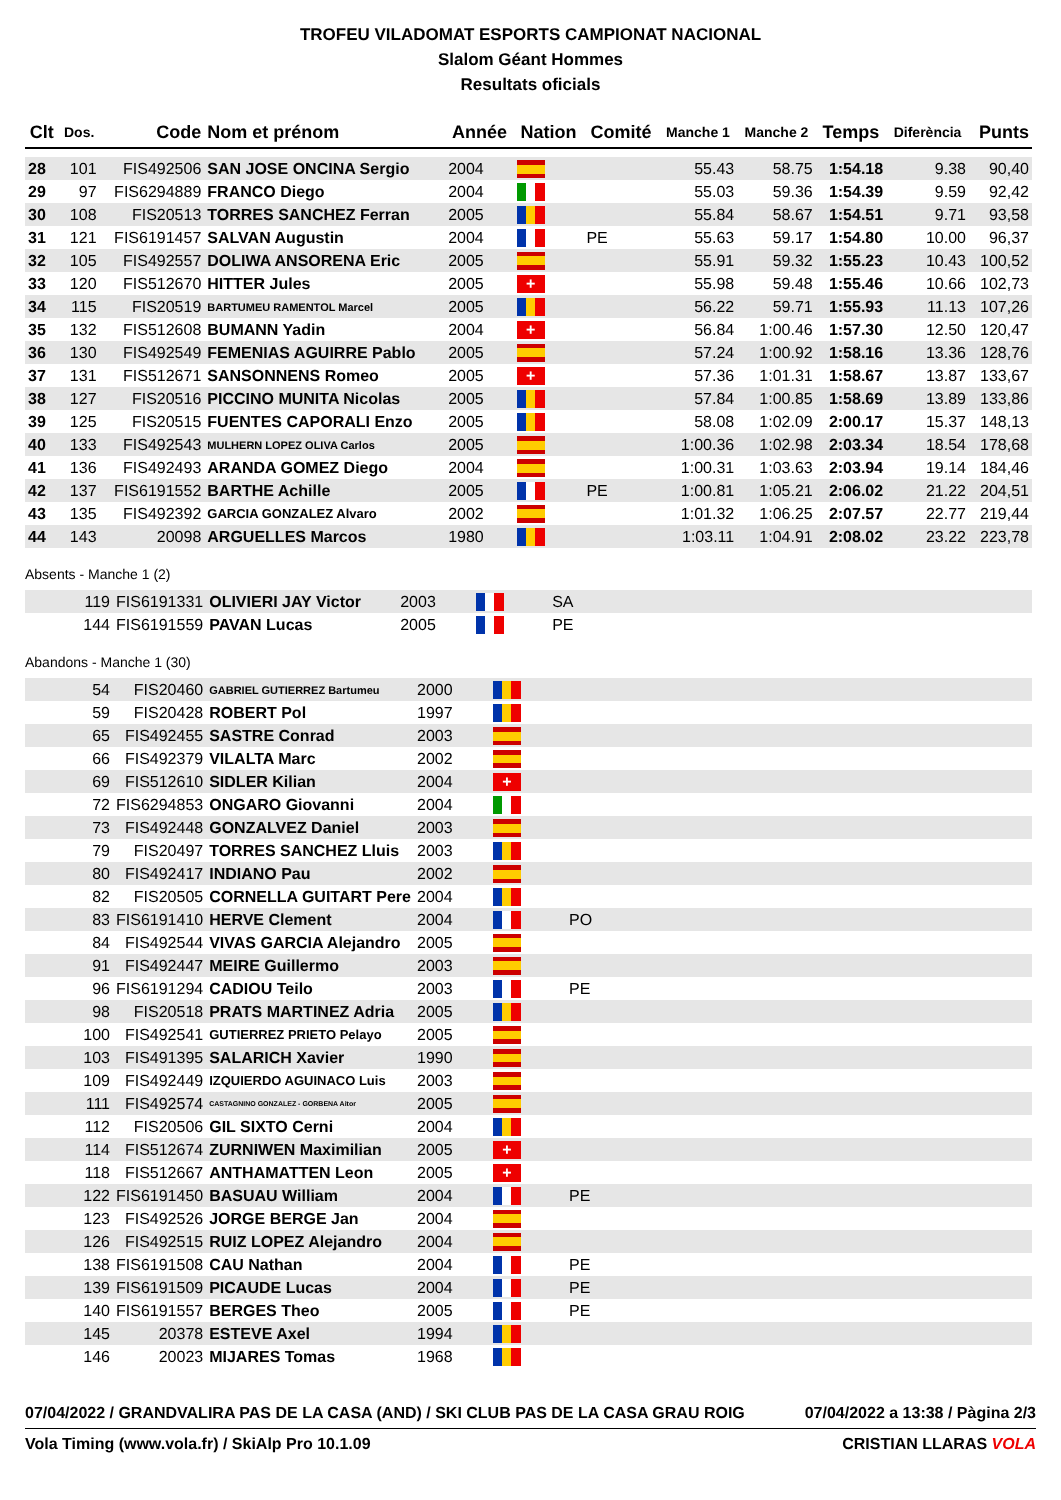TROFEU VILADOMAT ESPORTS CAMPIONAT NACIONAL
Slalom Géant Hommes
Resultats oficials
| Clt | Dos. | Code | Nom et prénom | Année | Nation | Comité | Manche 1 | Manche 2 | Temps | Diferència | Punts |
| --- | --- | --- | --- | --- | --- | --- | --- | --- | --- | --- | --- |
| 28 | 101 | FIS492506 | SAN JOSE ONCINA Sergio | 2004 | | | 55.43 | 58.75 | 1:54.18 | 9.38 | 90,40 |
| 29 | 97 | FIS6294889 | FRANCO Diego | 2004 | | | 55.03 | 59.36 | 1:54.39 | 9.59 | 92,42 |
| 30 | 108 | FIS20513 | TORRES SANCHEZ Ferran | 2005 | | | 55.84 | 58.67 | 1:54.51 | 9.71 | 93,58 |
| 31 | 121 | FIS6191457 | SALVAN Augustin | 2004 | | PE | 55.63 | 59.17 | 1:54.80 | 10.00 | 96,37 |
| 32 | 105 | FIS492557 | DOLIWA ANSORENA Eric | 2005 | | | 55.91 | 59.32 | 1:55.23 | 10.43 | 100,52 |
| 33 | 120 | FIS512670 | HITTER Jules | 2005 | + | | 55.98 | 59.48 | 1:55.46 | 10.66 | 102,73 |
| 34 | 115 | FIS20519 | BARTUMEU RAMENTOL Marcel | 2005 | | | 56.22 | 59.71 | 1:55.93 | 11.13 | 107,26 |
| 35 | 132 | FIS512608 | BUMANN Yadin | 2004 | + | | 56.84 | 1:00.46 | 1:57.30 | 12.50 | 120,47 |
| 36 | 130 | FIS492549 | FEMENIAS AGUIRRE Pablo | 2005 | | | 57.24 | 1:00.92 | 1:58.16 | 13.36 | 128,76 |
| 37 | 131 | FIS512671 | SANSONNENS Romeo | 2005 | + | | 57.36 | 1:01.31 | 1:58.67 | 13.87 | 133,67 |
| 38 | 127 | FIS20516 | PICCINO MUNITA Nicolas | 2005 | | | 57.84 | 1:00.85 | 1:58.69 | 13.89 | 133,86 |
| 39 | 125 | FIS20515 | FUENTES CAPORALI Enzo | 2005 | | | 58.08 | 1:02.09 | 2:00.17 | 15.37 | 148,13 |
| 40 | 133 | FIS492543 | MULHERN LOPEZ OLIVA Carlos | 2005 | | | 1:00.36 | 1:02.98 | 2:03.34 | 18.54 | 178,68 |
| 41 | 136 | FIS492493 | ARANDA GOMEZ Diego | 2004 | | | 1:00.31 | 1:03.63 | 2:03.94 | 19.14 | 184,46 |
| 42 | 137 | FIS6191552 | BARTHE Achille | 2005 | | PE | 1:00.81 | 1:05.21 | 2:06.02 | 21.22 | 204,51 |
| 43 | 135 | FIS492392 | GARCIA GONZALEZ Alvaro | 2002 | | | 1:01.32 | 1:06.25 | 2:07.57 | 22.77 | 219,44 |
| 44 | 143 | 20098 | ARGUELLES Marcos | 1980 | | | 1:03.11 | 1:04.91 | 2:08.02 | 23.22 | 223,78 |
Absents - Manche 1 (2)
| | 119 | FIS6191331 | OLIVIERI JAY Victor | 2003 | | SA |
| | 144 | FIS6191559 | PAVAN Lucas | 2005 | | PE |
Abandons - Manche 1 (30)
| | 54 | FIS20460 | GABRIEL GUTIERREZ Bartumeu | 2000 | | |
| | 59 | FIS20428 | ROBERT Pol | 1997 | | |
| | 65 | FIS492455 | SASTRE Conrad | 2003 | | |
| | 66 | FIS492379 | VILALTA Marc | 2002 | | |
| | 69 | FIS512610 | SIDLER Kilian | 2004 | + | |
| | 72 | FIS6294853 | ONGARO Giovanni | 2004 | | |
| | 73 | FIS492448 | GONZALVEZ Daniel | 2003 | | |
| | 79 | FIS20497 | TORRES SANCHEZ Lluis | 2003 | | |
| | 80 | FIS492417 | INDIANO Pau | 2002 | | |
| | 82 | FIS20505 | CORNELLA GUITART Pere | 2004 | | |
| | 83 | FIS6191410 | HERVE Clement | 2004 | | PO |
| | 84 | FIS492544 | VIVAS GARCIA Alejandro | 2005 | | |
| | 91 | FIS492447 | MEIRE Guillermo | 2003 | | |
| | 96 | FIS6191294 | CADIOU Teilo | 2003 | | PE |
| | 98 | FIS20518 | PRATS MARTINEZ Adria | 2005 | | |
| | 100 | FIS492541 | GUTIERREZ PRIETO Pelayo | 2005 | | |
| | 103 | FIS491395 | SALARICH Xavier | 1990 | | |
| | 109 | FIS492449 | IZQUIERDO AGUINACO Luis | 2003 | | |
| | 111 | FIS492574 | CASTAGNINO GONZALEZ - GORBENA Aitor | 2005 | | |
| | 112 | FIS20506 | GIL SIXTO Cerni | 2004 | | |
| | 114 | FIS512674 | ZURNIWEN Maximilian | 2005 | + | |
| | 118 | FIS512667 | ANTHAMATTEN Leon | 2005 | + | |
| | 122 | FIS6191450 | BASUAU William | 2004 | | PE |
| | 123 | FIS492526 | JORGE BERGE Jan | 2004 | | |
| | 126 | FIS492515 | RUIZ LOPEZ Alejandro | 2004 | | |
| | 138 | FIS6191508 | CAU Nathan | 2004 | | PE |
| | 139 | FIS6191509 | PICAUDE Lucas | 2004 | | PE |
| | 140 | FIS6191557 | BERGES Theo | 2005 | | PE |
| | 145 | 20378 | ESTEVE Axel | 1994 | | |
| | 146 | 20023 | MIJARES Tomas | 1968 | | |
07/04/2022 / GRANDVALIRA PAS DE LA CASA (AND) / SKI CLUB PAS DE LA CASA GRAU ROIG 07/04/2022 a 13:38 / Pàgina 2/3
Vola Timing (www.vola.fr) / SkiAlp Pro 10.1.09 CRISTIAN LLARAS VOLA